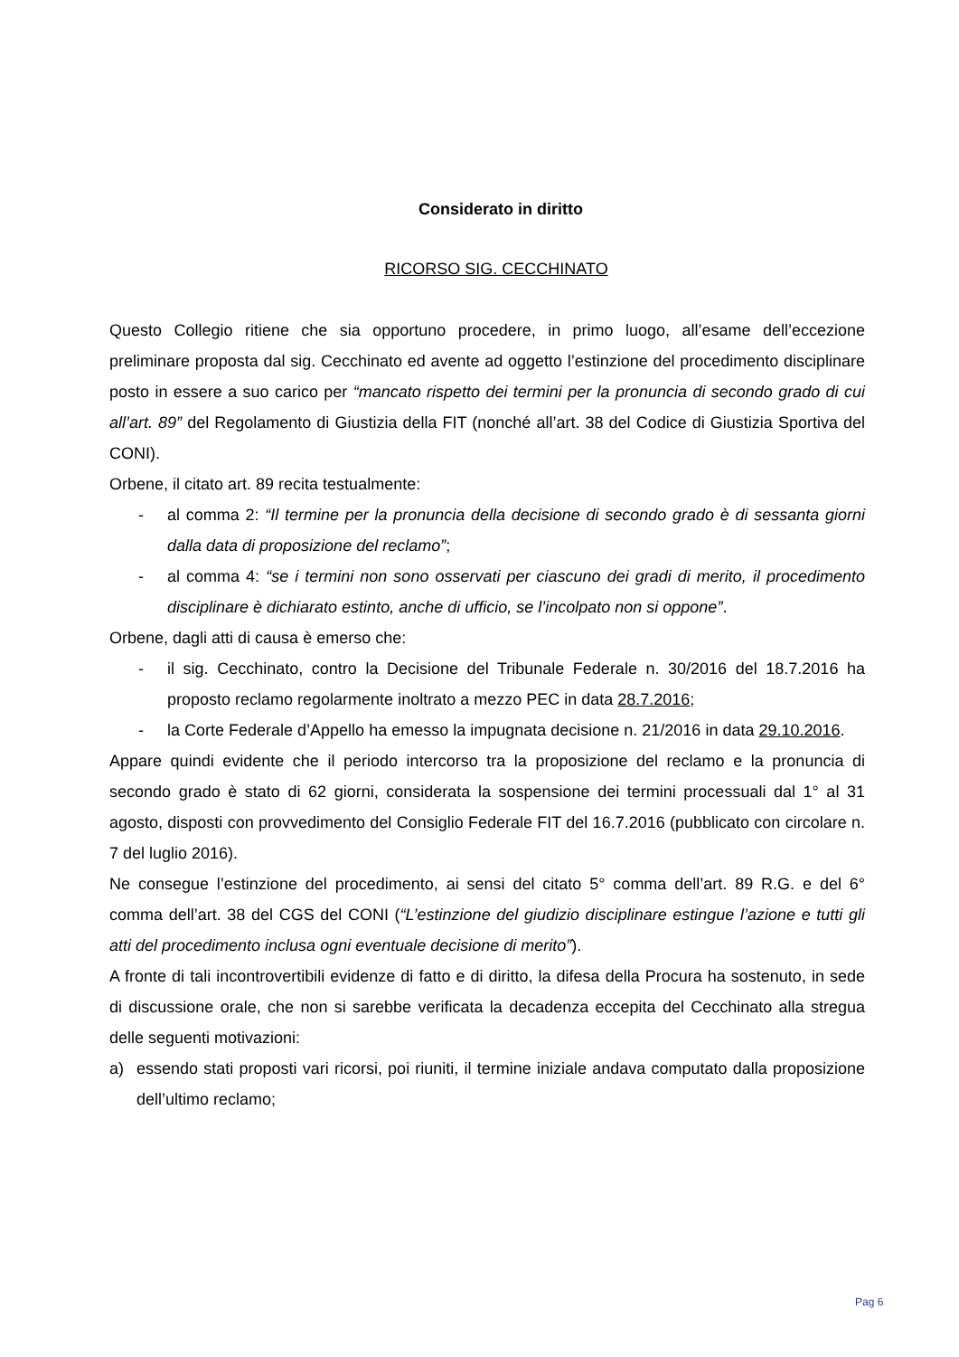Considerato in diritto
RICORSO SIG. CECCHINATO
Questo Collegio ritiene che sia opportuno procedere, in primo luogo, all’esame dell’eccezione preliminare proposta dal sig. Cecchinato ed avente ad oggetto l’estinzione del procedimento disciplinare posto in essere a suo carico per “mancato rispetto dei termini per la pronuncia di secondo grado di cui all’art. 89” del Regolamento di Giustizia della FIT (nonché all’art. 38 del Codice di Giustizia Sportiva del CONI).
Orbene, il citato art. 89 recita testualmente:
- al comma 2: “Il termine per la pronuncia della decisione di secondo grado è di sessanta giorni dalla data di proposizione del reclamo”;
- al comma 4: “se i termini non sono osservati per ciascuno dei gradi di merito, il procedimento disciplinare è dichiarato estinto, anche di ufficio, se l’incolpato non si oppone”.
Orbene, dagli atti di causa è emerso che:
- il sig. Cecchinato, contro la Decisione del Tribunale Federale n. 30/2016 del 18.7.2016 ha proposto reclamo regolarmente inoltrato a mezzo PEC in data 28.7.2016;
- la Corte Federale d’Appello ha emesso la impugnata decisione n. 21/2016 in data 29.10.2016.
Appare quindi evidente che il periodo intercorso tra la proposizione del reclamo e la pronuncia di secondo grado è stato di 62 giorni, considerata la sospensione dei termini processuali dal 1° al 31 agosto, disposti con provvedimento del Consiglio Federale FIT del 16.7.2016 (pubblicato con circolare n. 7 del luglio 2016).
Ne consegue l’estinzione del procedimento, ai sensi del citato 5° comma dell’art. 89 R.G. e del 6° comma dell’art. 38 del CGS del CONI (“L’estinzione del giudizio disciplinare estingue l’azione e tutti gli atti del procedimento inclusa ogni eventuale decisione di merito”).
A fronte di tali incontrovertibili evidenze di fatto e di diritto, la difesa della Procura ha sostenuto, in sede di discussione orale, che non si sarebbe verificata la decadenza eccepita del Cecchinato alla stregua delle seguenti motivazioni:
a) essendo stati proposti vari ricorsi, poi riuniti, il termine iniziale andava computato dalla proposizione dell’ultimo reclamo;
Pag 6